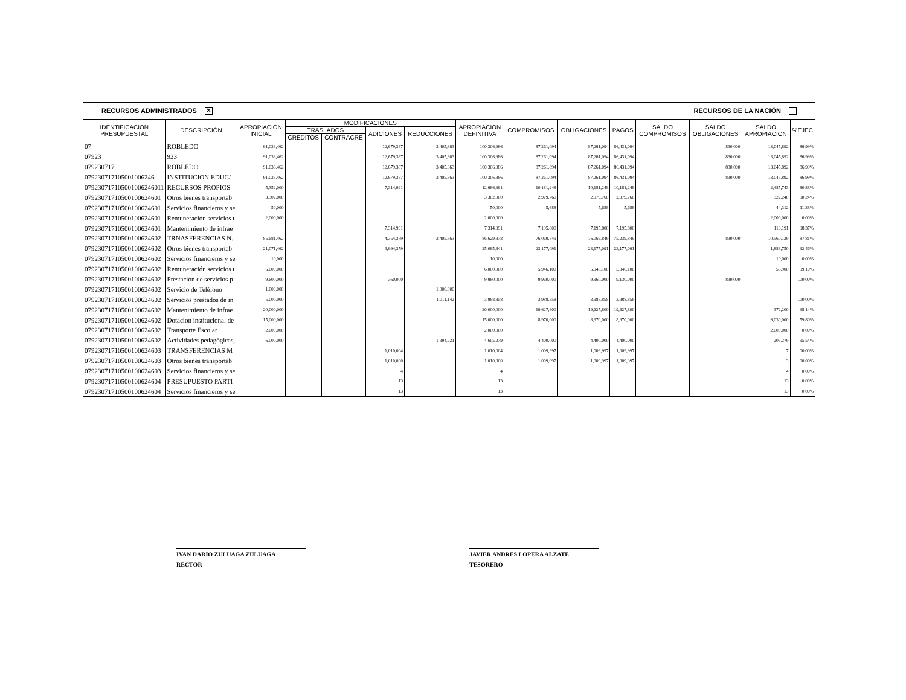RECURSOS ADMINISTRADOS ✕ RECURSOS DE LA NACIÓN
| IDENTIFICACION PRESUPUESTAL | DESCRIPCIÓN | APROPIACION INICIAL | MODIFICACIONES | | | | APROPIACION DEFINITIVA | COMPROMISOS | OBLIGACIONES | PAGOS | SALDO COMPROMISOS | SALDO OBLIGACIONES | SALDO APROPIACION | %EJEC |
| --- | --- | --- | --- | --- | --- | --- | --- | --- | --- | --- | --- | --- | --- | --- |
| | | | TRASLADOS | | ADICIONES | REDUCCIONES | | | | | | | | |
| | | | CREDITOS | CONTRACRE | | | | | | | | | | |
| 07 | ROBLEDO | 91,033,462 | | | 12,679,387 | 3,405,863 | 100,306,986 | 87,261,094 | 87,261,094 | 86,431,094 | | 830,000 | 13,045,892 | 86.99% |
| 07923 | 923 | 91,033,462 | | | 12,679,387 | 3,405,863 | 100,306,986 | 87,261,094 | 87,261,094 | 86,431,094 | | 830,000 | 13,045,892 | 86.99% |
| 079230717 | ROBLEDO | 91,033,462 | | | 12,679,387 | 3,405,863 | 100,306,986 | 87,261,094 | 87,261,094 | 86,431,094 | | 830,000 | 13,045,892 | 86.99% |
| 07923071710500100624​6 | INSTITUCION EDUC/ | 91,033,462 | | | 12,679,387 | 3,405,863 | 100,306,986 | 87,261,094 | 87,261,094 | 86,431,094 | | 830,000 | 13,045,892 | 86.99% |
| 079230717105001006246011 | RECURSOS PROPIOS | 5,352,000 | | | 7,314,991 | | 12,666,991 | 10,181,248 | 10,181,248 | 10,181,248 | | | 2,485,743 | 80.38% |
| 07923071710500100624601 | Otros bienes transportab | 3,302,000 | | | | | 3,302,000 | 2,979,760 | 2,979,760 | 2,979,760 | | | 322,240 | 90.24% |
| 07923071710500100624601 | Servicios financieros y se | 50,000 | | | | | 50,000 | 5,688 | 5,688 | 5,688 | | | 44,312 | 11.38% |
| 07923071710500100624601 | Remuneración servicios t | 2,000,000 | | | | | 2,000,000 | | | | | | 2,000,000 | 0.00% |
| 07923071710500100624601 | Mantenimiento de infrae | | | | 7,314,991 | | 7,314,991 | 7,195,800 | 7,195,800 | 7,195,800 | | | 119,191 | 98.37% |
| 07923071710500100624602 | TRNASFERENCIAS N. | 85,681,462 | | | 4,354,379 | 3,405,863 | 86,629,978 | 76,069,849 | 76,069,849 | 75,239,849 | | 830,000 | 10,560,129 | 87.81% |
| 07923071710500100624602 | Otros bienes transportab | 21,071,462 | | | 3,994,379 | | 25,065,841 | 23,177,091 | 23,177,091 | 23,177,091 | | | 1,888,750 | 92.46% |
| 07923071710500100624602 | Servicios financieros y se | 10,000 | | | | | 10,000 | | | | | | 10,000 | 0.00% |
| 07923071710500100624602 | Remuneración servicios t | 6,000,000 | | | | | 6,000,000 | 5,946,100 | 5,946,100 | 5,946,100 | | | 53,900 | 99.10% |
| 07923071710500100624602 | Prestación de servicios p | 9,600,000 | | | 360,000 | | 9,960,000 | 9,960,000 | 9,960,000 | 9,130,000 | | 830,000 | | .00.00% |
| 07923071710500100624602 | Servicio de Teléfono | 1,000,000 | | | | 1,000,000 | | | | | | | | |
| 07923071710500100624602 | Servicios prestados de in | 5,000,000 | | | | 1,011,142 | 3,988,858 | 3,988,858 | 3,988,858 | 3,988,858 | | | | .00.00% |
| 07923071710500100624602 | Mantenimiento de infrae | 20,000,000 | | | | | 20,000,000 | 19,627,800 | 19,627,800 | 19,627,800 | | | 372,200 | 98.14% |
| 07923071710500100624602 | Dotacion institucional de | 15,000,000 | | | | | 15,000,000 | 8,970,000 | 8,970,000 | 8,970,000 | | | 6,030,000 | 59.80% |
| 07923071710500100624602 | Transporte Escolar | 2,000,000 | | | | | 2,000,000 | | | | | | 2,000,000 | 0.00% |
| 07923071710500100624602 | Actividades pedagógicas, | 6,000,000 | | | | 1,394,721 | 4,605,279 | 4,400,000 | 4,400,000 | 4,400,000 | | | 205,279 | 95.54% |
| 07923071710500100624603 | TRANSFERENCIAS M | | | | 1,010,004 | | 1,010,004 | 1,009,997 | 1,009,997 | 1,009,997 | | | 7 | .00.00% |
| 07923071710500100624603 | Otros bienes transportab | | | | 1,010,000 | | 1,010,000 | 1,009,997 | 1,009,997 | 1,009,997 | | | 3 | .00.00% |
| 07923071710500100624603 | Servicios financieros y se | | | | 4 | | 4 | | | | | | 4 | 0.00% |
| 07923071710500100624604 | PRESUPUESTO PARTI | | | | 13 | | 13 | | | | | | 13 | 0.00% |
| 07923071710500100624604 | Servicios financieros y se | | | | 13 | | 13 | | | | | | 13 | 0.00% |
IVAN DARIO ZULUAGA ZULUAGA
RECTOR
JAVIER ANDRES LOPERA ALZATE
TESORERO